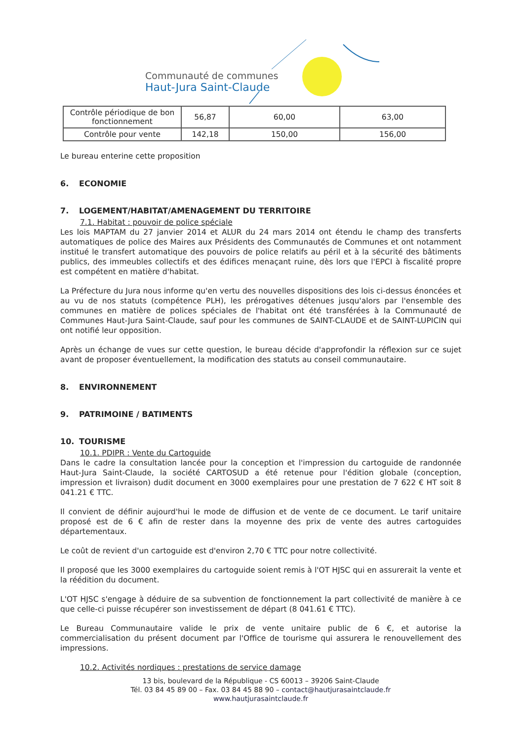Communauté de communes
Haut-Jura Saint-Claude
| Contrôle périodique de bon fonctionnement | 56,87 | 60,00 | 63,00 |
| Contrôle pour vente | 142,18 | 150,00 | 156,00 |
Le bureau enterine cette proposition
6. ECONOMIE
7. LOGEMENT/HABITAT/AMENAGEMENT DU TERRITOIRE
7.1. Habitat : pouvoir de police spéciale
Les lois MAPTAM du 27 janvier 2014 et ALUR du 24 mars 2014 ont étendu le champ des transferts automatiques de police des Maires aux Présidents des Communautés de Communes et ont notamment institué le transfert automatique des pouvoirs de police relatifs au péril et à la sécurité des bâtiments publics, des immeubles collectifs et des édifices menaçant ruine, dès lors que l'EPCI à fiscalité propre est compétent en matière d'habitat.
La Préfecture du Jura nous informe qu'en vertu des nouvelles dispositions des lois ci-dessus énoncées et au vu de nos statuts (compétence PLH), les prérogatives détenues jusqu'alors par l'ensemble des communes en matière de polices spéciales de l'habitat ont été transférées à la Communauté de Communes Haut-Jura Saint-Claude, sauf pour les communes de SAINT-CLAUDE et de SAINT-LUPICIN qui ont notifié leur opposition.
Après un échange de vues sur cette question, le bureau décide d'approfondir la réflexion sur ce sujet avant de proposer éventuellement, la modification des statuts au conseil communautaire.
8. ENVIRONNEMENT
9. PATRIMOINE / BATIMENTS
10. TOURISME
10.1. PDIPR : Vente du Cartoguide
Dans le cadre la consultation lancée pour la conception et l'impression du cartoguide de randonnée Haut-Jura Saint-Claude, la société CARTOSUD a été retenue pour l'édition globale (conception, impression et livraison) dudit document en 3000 exemplaires pour une prestation de 7 622 € HT soit 8 041.21 € TTC.
Il convient de définir aujourd'hui le mode de diffusion et de vente de ce document. Le tarif unitaire proposé est de 6 € afin de rester dans la moyenne des prix de vente des autres cartoguides départementaux.
Le coût de revient d'un cartoguide est d'environ 2,70 € TTC pour notre collectivité.
Il proposé que les 3000 exemplaires du cartoguide soient remis à l'OT HJSC qui en assurerait la vente et la réédition du document.
L'OT HJSC s'engage à déduire de sa subvention de fonctionnement la part collectivité de manière à ce que celle-ci puisse récupérer son investissement de départ (8 041.61 € TTC).
Le Bureau Communautaire valide le prix de vente unitaire public de 6 €, et autorise la commercialisation du présent document par l'Office de tourisme qui assurera le renouvellement des impressions.
10.2. Activités nordiques : prestations de service damage
13 bis, boulevard de la République - CS 60013 – 39206 Saint-Claude
Tél. 03 84 45 89 00 – Fax. 03 84 45 88 90 – contact@hautjurasaintclaude.fr
www.hautjurasaintclaude.fr